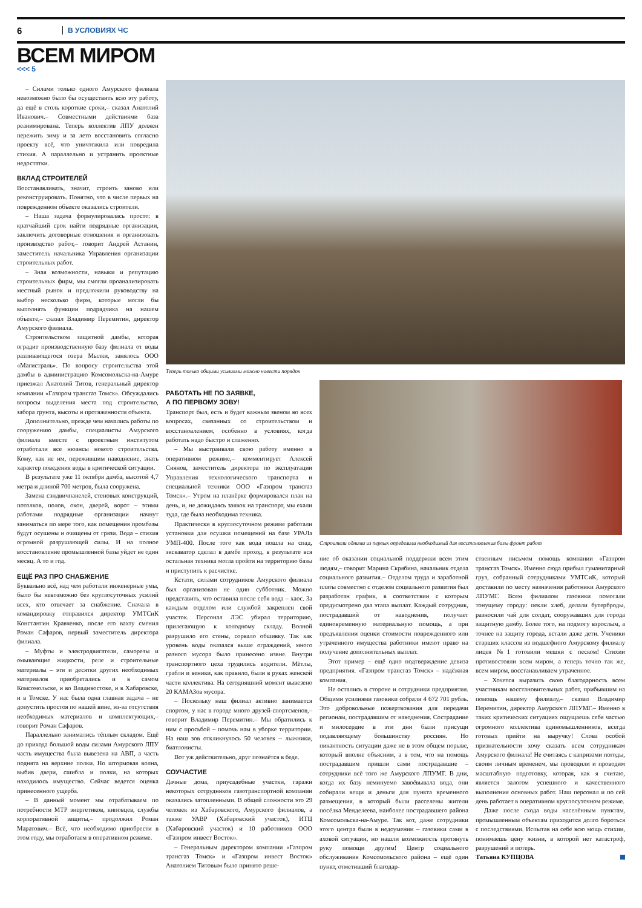6
В УСЛОВИЯХ ЧС
ВСЕМ МИРОМ
<<< 5
– Силами только одного Амурского филиала невозможно было бы осуществить всю эту работу, да ещё в столь короткие сроки,– сказал Анатолий Иванович.– Совместными действиями база реанимирована. Теперь коллектив ЛПУ должен пережить зиму и за лето восстановить согласно проекту всё, что уничтожила или повредила стихия. А параллельно и устранить проектные недостатки.
ВКЛАД СТРОИТЕЛЕЙ
Восстанавливать, значит, строить заново или реконструировать. Понятно, что в числе первых на поврежденном объекте оказались строители.
– Наша задача формулировалась просто: в кратчайший срок найти подрядные организации, заключить договорные отношения и организовать производство работ,– говорит Андрей Астанин, заместитель начальника Управления организации строительных работ.
– Зная возможности, навыки и репутацию строительных фирм, мы смогли проанализировать местный рынок и предложили руководству на выбор несколько фирм, которые могли бы выполнять функции подрядчика на нашем объекте,– сказал Владимир Перемитин, директор Амурского филиала.
Строительством защитной дамбы, которая оградит производственную базу филиала от воды разливающегося озера Мылки, занялось ООО «Магистраль». По вопросу строительства этой дамбы в администрацию Комсомольска-на-Амуре приезжал Анатолий Титов, генеральный директор компании «Газпром трансгаз Томск». Обсуждались вопросы выделения места под строительство, забора грунта, высоты и протяженности объекта.
Дополнительно, прежде чем начались работы по сооружению дамбы, специалисты Амурского филиала вместе с проектным институтом отработали все нюансы нового строительства. Кому, как не им, пережившим наводнение, знать характер поведения воды в критической ситуации.
В результате уже 11 октября дамба, высотой 4,7 метра и длиной 700 метров, была сооружена.
Замена сэндвичпанелей, стеновых конструкций, потолков, полов, окон, дверей, ворот – этими работами подрядные организации начнут заниматься по мере того, как помещения промбазы будут осушены и очищены от грязи. Вода – стихия огромной разрушающей силы. И на полное восстановление промышленной базы уйдет не один месяц. А то и год.
ЕЩЁ РАЗ ПРО СНАБЖЕНИЕ
Буквально всё, над чем работали инженерные умы, было бы невозможно без круглосуточных усилий всех, кто отвечает за снабжение. Сначала в командировку отправился директор УМТСиК Константин Кравченко, после его вахту сменил Роман Сафаров, первый заместитель директора филиала.
– Муфты и электродвигатели, саморезы и омывающие жидкости, реле и строительные материалы – эти и десятки других необходимых материалов приобретались и в самом Комсомольске, и во Владивостоке, и в Хабаровске, и в Томске. У нас была одна главная задача – не допустить простоя по нашей вине, из-за отсутствия необходимых материалов и комплектующих,– говорит Роман Сафаров.
Параллельно занимались тёплым складом. Ещё до прихода большой воды силами Амурского ЛПУ часть имущества была вывезена на АВП, а часть поднята на верхние полки. Но штормовая волна, выбив двери, сшибла и полки, на которых находилось имущество. Сейчас ведется оценка принесенного ущерба.
– В данный момент мы отрабатываем по потребности МТР энергетиков, киповцев, службы корпоративной защиты,– продолжил Роман Маратович.– Всё, что необходимо приобрести в этом году, мы отработаем в оперативном режиме.
Теперь только общими усилиями можно навести порядок
РАБОТАТЬ НЕ ПО ЗАЯВКЕ,
А ПО ПЕРВОМУ ЗОВУ!
Транспорт был, есть и будет важным звеном во всех вопросах, связанных со строительством и восстановлением, особенно в условиях, когда работать надо быстро и слаженно.
– Мы выстраивали свою работу именно в оперативном режиме,– комментирует Алексей Сиянов, заместитель директора по эксплуатации Управления технологического транспорта и специальной техники ООО «Газпром трансгаз Томск».– Утром на планёрке формировался план на день, и, не дожидаясь заявок на транспорт, мы ехали туда, где была необходима техника.
Практически в круглосуточном режиме работали установки для осушки помещений на базе УРАЛа УМП-400. После того как вода пошла на спад, экскаватор сделал в дамбе проход, в результате вся остальная техника могла пройти на территорию базы и приступить к расчистке.
Кстати, силами сотрудников Амурского филиала был организован не один субботник. Можно представить, что оставила после себя вода – хаос. За каждым отделом или службой закреплен свой участок. Персонал ЛЭС убирал территорию, прилегающую к холодному складу. Волной разрушило его стены, сорвало обшивку. Так как уровень воды оказался выше ограждений, много разного мусора было принесено извне. Внутри транспортного цеха трудились водители. Мётлы, грабли и веники, как правило, были в руках женской части коллектива. На сегодняшний момент вывезено 20 КАМАЗов мусора.
– Поскольку наш филиал активно занимается спортом, у нас в городе много друзей-спортсменов,– говорит Владимир Перемитин.– Мы обратились к ним с просьбой – помочь нам в уборке территории. На наш зов откликнулось 50 человек – лыжники, биатлонисты.
Вот уж действительно, друг познаётся в беде.
СОУЧАСТИЕ
Дачные дома, приусадебные участки, гаражи некоторых сотрудников газотранспортной компании оказались затопленными. В общей сложности это 29 человек из Хабаровского, Амурского филиалов, а также УАВР (Хабаровский участок), ИТЦ (Хабаровский участок) и 10 работников ООО «Газпром инвест Восток».
– Генеральным директором компании «Газпром трансгаз Томск» и «Газпром инвест Восток» Анатолием Титовым было принято реше-
Строители одними из первых определили необходимый для восстановления базы фронт работ
ние об оказании социальной поддержки всем этим людям,– говорит Марина Скрябина, начальник отдела социального развития.– Отделом труда и заработной платы совместно с отделом социального развития был разработан график, в соответствии с которым предусмотрено два этапа выплат. Каждый сотрудник, пострадавший от наводнения, получает единовременную материальную помощь, а при предъявлении оценки стоимости поврежденного или утраченного имущества работники имеют право на получение дополнительных выплат.
Этот пример – ещё одно подтверждение девиза предприятия. «Газпром трансгаз Томск» – надёжная компания.
Не остались в стороне и сотрудники предприятия. Общими усилиями газовики собрали 4 672 701 рубль. Это добровольные пожертвования для передачи регионам, пострадавшим от наводнения. Сострадание и милосердие в эти дни были присущи подавляющему большинству россиян. Но пикантность ситуации даже не в этом общем порыве, который вполне объясним, а в том, что на помощь пострадавшим пришли сами пострадавшие – сотрудники всё того же Амурского ЛПУМГ. В дни, когда их базу неминуемо завоёвывала вода, они собирали вещи и деньги для пункта временного размещения, в который были расселены жители посёлка Менделеева, наиболее пострадавшего района Комсомольска-на-Амуре. Так вот, даже сотрудники этого центра были в недоумении – газовики сами в аховой ситуации, но нашли возможность протянуть руку помощи другим! Центр социального обслуживания Комсомольского района – ещё один пункт, отметивший благодар-
ственным письмом помощь компании «Газпром трансгаз Томск». Именно сюда прибыл гуманитарный груз, собранный сотрудниками УМТСиК, который доставили по месту назначения работники Амурского ЛПУМГ. Всем филиалом газовики помогали тонущему городу: пекли хлеб, делали бутерброды, разносили чай для солдат, сооружавших для города защитную дамбу. Более того, на подмогу взрослым, а точнее на защиту города, встали даже дети. Ученики старших классов из подшефного Амурскому филиалу лицея №1 готовили мешки с песком! Стихии противостояли всем миром, а теперь точно так же, всем миром, восстанавливаем утраченное.
– Хочется выразить свою благодарность всем участникам восстановительных работ, прибывшим на помощь нашему филиалу,– сказал Владимир Перемитин, директор Амурского ЛПУМГ.– Именно в таких критических ситуациях ощущаешь себя частью огромного коллектива единомышленников, всегда готовых прийти на выручку! Слова особой признательности хочу сказать всем сотрудникам Амурского филиала! Не считаясь с капризами погоды, своим личным временем, мы проводили и проводим масштабную подготовку, которая, как я считаю, является залогом успешного и качественного выполнения основных работ. Наш персонал и по сей день работает в оперативном круглосуточном режиме.
Даже после схода воды населённым пунктам, промышленным объектам приходится долго бороться с последствиями. Испытав на себе всю мощь стихии, понимаешь цену жизни, в которой нет катастроф, разрушений и потерь.
Татьяна КУПЦОВА